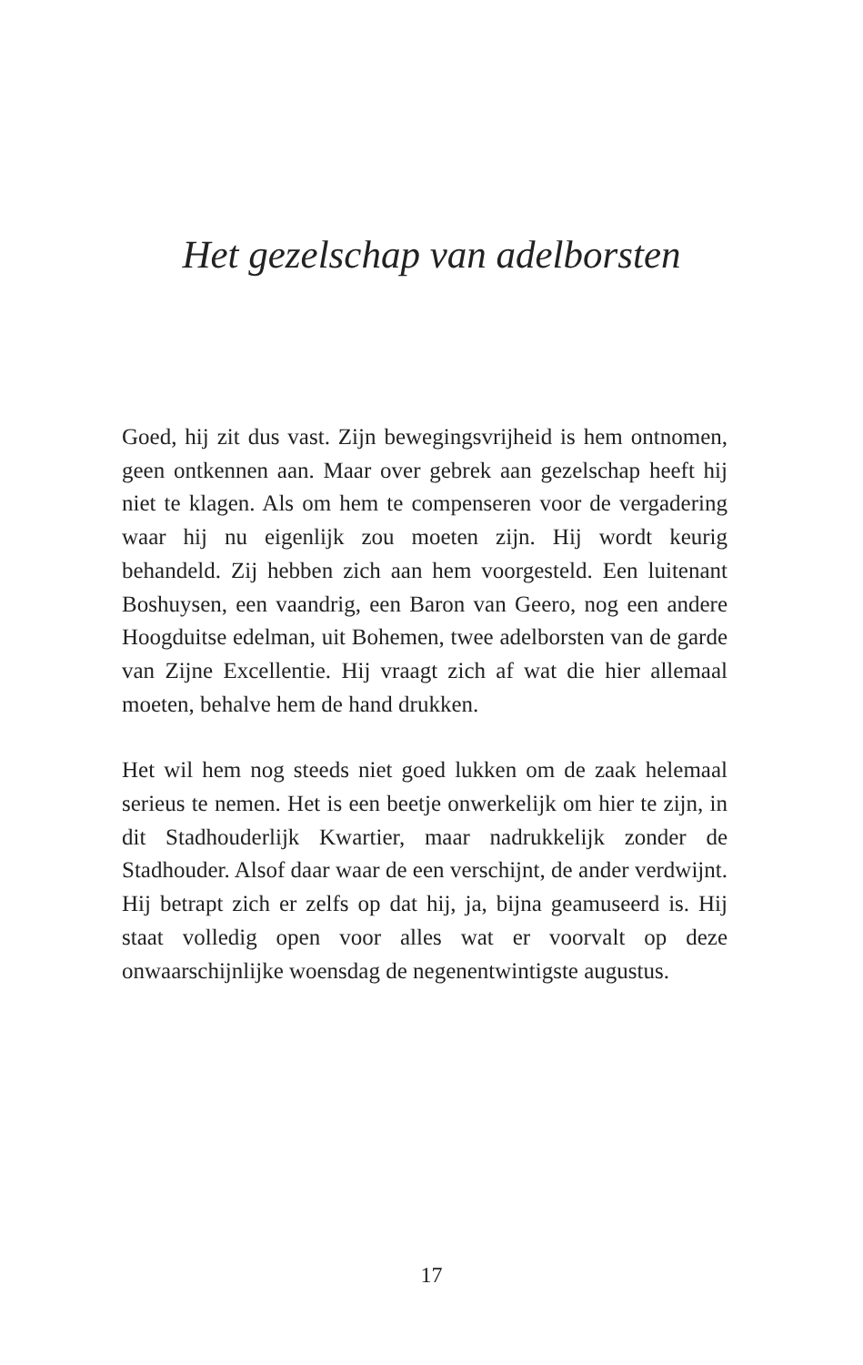Het gezelschap van adelborsten
Goed, hij zit dus vast. Zijn bewegingsvrijheid is hem ontnomen, geen ontkennen aan. Maar over gebrek aan gezelschap heeft hij niet te klagen. Als om hem te compenseren voor de vergadering waar hij nu eigenlijk zou moeten zijn. Hij wordt keurig behandeld. Zij hebben zich aan hem voorgesteld. Een luitenant Boshuysen, een vaandrig, een Baron van Geero, nog een andere Hoogduitse edelman, uit Bohemen, twee adelborsten van de garde van Zijne Excellentie. Hij vraagt zich af wat die hier allemaal moeten, behalve hem de hand drukken.
Het wil hem nog steeds niet goed lukken om de zaak helemaal serieus te nemen. Het is een beetje onwerkelijk om hier te zijn, in dit Stadhouderlijk Kwartier, maar nadrukkelijk zonder de Stadhouder. Alsof daar waar de een verschijnt, de ander verdwijnt. Hij betrapt zich er zelfs op dat hij, ja, bijna geamuseerd is. Hij staat volledig open voor alles wat er voorvalt op deze onwaarschijnlijke woensdag de negenentwintigste augustus.
17